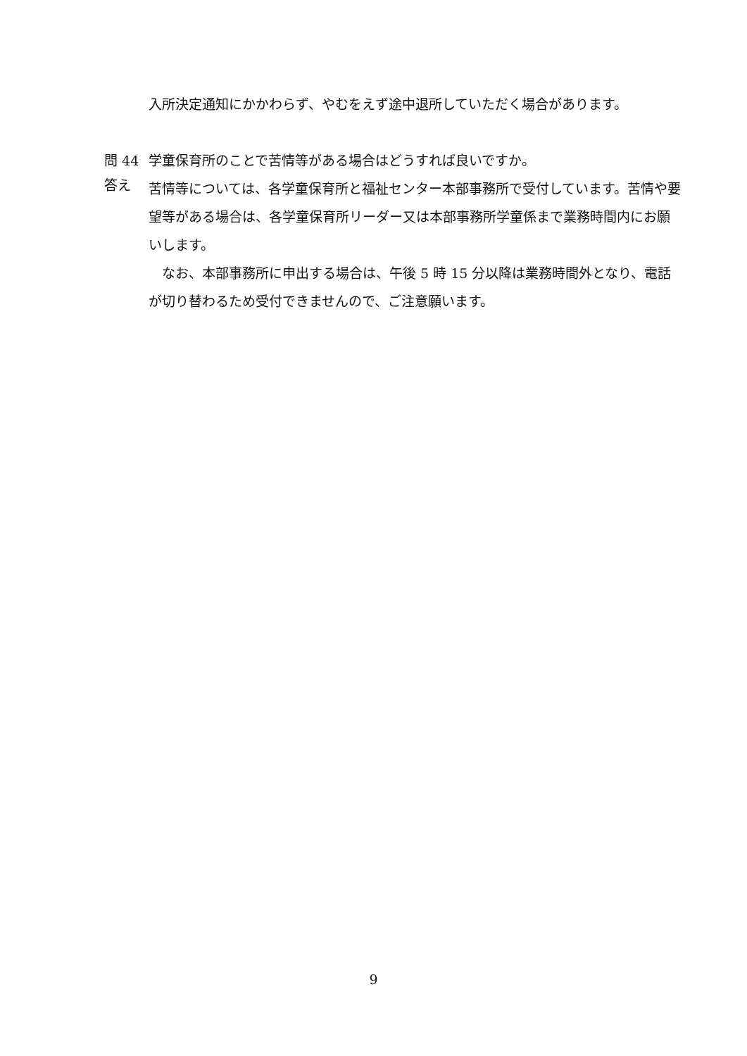入所決定通知にかかわらず、やむをえず途中退所していただく場合があります。
問 44 学童保育所のことで苦情等がある場合はどうすれば良いですか。
答え
苦情等については、各学童保育所と福祉センター本部事務所で受付しています。苦情や要望等がある場合は、各学童保育所リーダー又は本部事務所学童係まで業務時間内にお願いします。
　なお、本部事務所に申出する場合は、午後 5 時 15 分以降は業務時間外となり、電話が切り替わるため受付できませんので、ご注意願います。
9